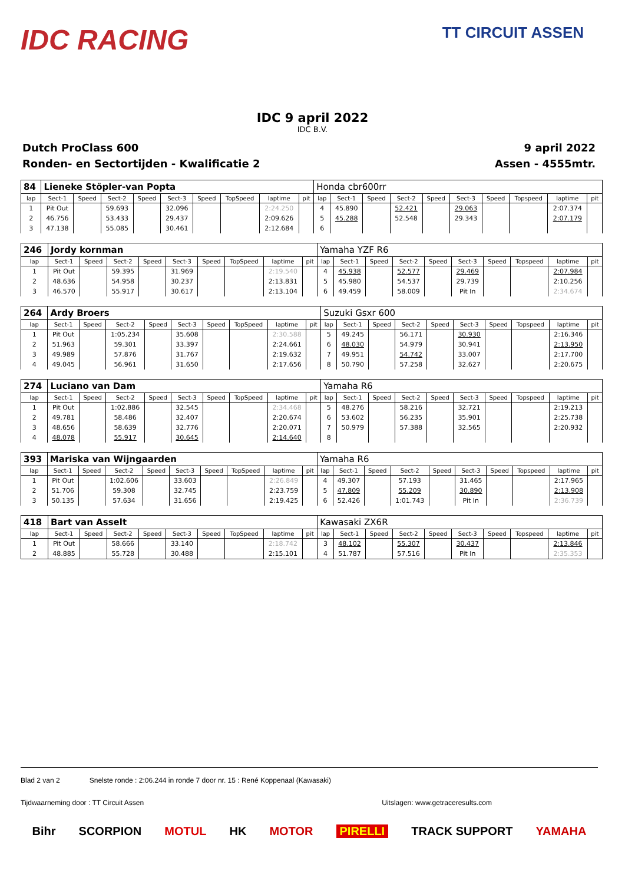IDC RACING
TT CIRCUIT ASSEN
IDC 9 april 2022
IDC B.V.
Dutch ProClass 600
Ronden- en Sectortijden - Kwalificatie 2
9 april 2022
Assen - 4555mtr.
| 84 | Lieneke Stöpler-van Popta | | | | | | | | | Honda cbr600rr | | | | | | | | | |
| lap | Sect-1 | Speed | Sect-2 | Speed | Sect-3 | Speed | TopSpeed | laptime | pit | lap | Sect-1 | Speed | Sect-2 | Speed | Sect-3 | Speed | Topspeed | laptime | pit |
| 1 | Pit Out | | 59.693 | | 32.096 | | | 2:24.250 | | 4 | 45.890 | | 52.421 | | 29.063 | | | 2:07.374 | |
| 2 | 46.756 | | 53.433 | | 29.437 | | | 2:09.626 | | 5 | 45.288 | | 52.548 | | 29.343 | | | 2:07.179 | |
| 3 | 47.138 | | 55.085 | | 30.461 | | | 2:12.684 | | 6 | | | | | | | | | |
| 246 | Jordy kornman | | | | | | | | | Yamaha YZF R6 | | | | | | | | | |
| lap | Sect-1 | Speed | Sect-2 | Speed | Sect-3 | Speed | TopSpeed | laptime | pit | lap | Sect-1 | Speed | Sect-2 | Speed | Sect-3 | Speed | Topspeed | laptime | pit |
| 1 | Pit Out | | 59.395 | | 31.969 | | | 2:19.540 | | 4 | 45.938 | | 52.577 | | 29.469 | | | 2:07.984 | |
| 2 | 48.636 | | 54.958 | | 30.237 | | | 2:13.831 | | 5 | 45.980 | | 54.537 | | 29.739 | | | 2:10.256 | |
| 3 | 46.570 | | 55.917 | | 30.617 | | | 2:13.104 | | 6 | 49.459 | | 58.009 | | Pit In | | | 2:34.674 | |
| 264 | Ardy Broers | | | | | | | | | Suzuki Gsxr 600 | | | | | | | | | |
| lap | Sect-1 | Speed | Sect-2 | Speed | Sect-3 | Speed | TopSpeed | laptime | pit | lap | Sect-1 | Speed | Sect-2 | Speed | Sect-3 | Speed | Topspeed | laptime | pit |
| 1 | Pit Out | | 1:05.234 | | 35.608 | | | 2:30.588 | | 5 | 49.245 | | 56.171 | | 30.930 | | | 2:16.346 | |
| 2 | 51.963 | | 59.301 | | 33.397 | | | 2:24.661 | | 6 | 48.030 | | 54.979 | | 30.941 | | | 2:13.950 | |
| 3 | 49.989 | | 57.876 | | 31.767 | | | 2:19.632 | | 7 | 49.951 | | 54.742 | | 33.007 | | | 2:17.700 | |
| 4 | 49.045 | | 56.961 | | 31.650 | | | 2:17.656 | | 8 | 50.790 | | 57.258 | | 32.627 | | | 2:20.675 | |
| 274 | Luciano van Dam | | | | | | | | | Yamaha R6 | | | | | | | | | |
| lap | Sect-1 | Speed | Sect-2 | Speed | Sect-3 | Speed | TopSpeed | laptime | pit | lap | Sect-1 | Speed | Sect-2 | Speed | Sect-3 | Speed | Topspeed | laptime | pit |
| 1 | Pit Out | | 1:02.886 | | 32.545 | | | 2:34.468 | | 5 | 48.276 | | 58.216 | | 32.721 | | | 2:19.213 | |
| 2 | 49.781 | | 58.486 | | 32.407 | | | 2:20.674 | | 6 | 53.602 | | 56.235 | | 35.901 | | | 2:25.738 | |
| 3 | 48.656 | | 58.639 | | 32.776 | | | 2:20.071 | | 7 | 50.979 | | 57.388 | | 32.565 | | | 2:20.932 | |
| 4 | 48.078 | | 55.917 | | 30.645 | | | 2:14.640 | | 8 | | | | | | | | | |
| 393 | Mariska van Wijngaarden | | | | | | | | | Yamaha R6 | | | | | | | | | |
| lap | Sect-1 | Speed | Sect-2 | Speed | Sect-3 | Speed | TopSpeed | laptime | pit | lap | Sect-1 | Speed | Sect-2 | Speed | Sect-3 | Speed | Topspeed | laptime | pit |
| 1 | Pit Out | | 1:02.606 | | 33.603 | | | 2:26.849 | | 4 | 49.307 | | 57.193 | | 31.465 | | | 2:17.965 | |
| 2 | 51.706 | | 59.308 | | 32.745 | | | 2:23.759 | | 5 | 47.809 | | 55.209 | | 30.890 | | | 2:13.908 | |
| 3 | 50.135 | | 57.634 | | 31.656 | | | 2:19.425 | | 6 | 52.426 | | 1:01.743 | | Pit In | | | 2:36.739 | |
| 418 | Bart van Asselt | | | | | | | | | Kawasaki ZX6R | | | | | | | | | |
| lap | Sect-1 | Speed | Sect-2 | Speed | Sect-3 | Speed | TopSpeed | laptime | pit | lap | Sect-1 | Speed | Sect-2 | Speed | Sect-3 | Speed | Topspeed | laptime | pit |
| 1 | Pit Out | | 58.666 | | 33.140 | | | 2:18.742 | | 3 | 48.102 | | 55.307 | | 30.437 | | | 2:13.846 | |
| 2 | 48.885 | | 55.728 | | 30.488 | | | 2:15.101 | | 4 | 51.787 | | 57.516 | | Pit In | | | 2:35.353 | |
Blad 2 van 2 Snelste ronde : 2:06.244 in ronde 7 door nr. 15 : René Koppenaal (Kawasaki)
Tijdwaarneming door : TT Circuit Assen Uitslagen: www.getraceresults.com
Bihr SCORPION MOTUL HK MOTOR PIRELLI TRACK SUPPORT YAMAHA